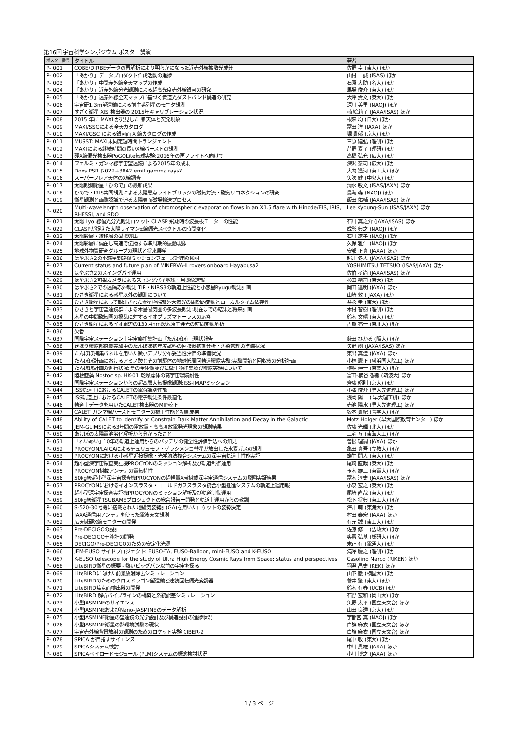第16回 宇宙科学シンポジウム ポスター講演
| ポスター番号 | タイトル | 著者 |
| --- | --- | --- |
| P- 001 | COBE/DIRBEデータの再解析により明らかになった近赤外線拡散光成分 | 佐野 圭 (東大) ほか |
| P- 002 | 「あかり」データプロダクト作成活動の進捗 | 山村 一誠 (ISAS) ほか |
| P- 003 | 「あかり」中間赤外線全天マップの作成 | 石原 大助 (名大) ほか |
| P- 004 | 「あかり」近赤外線分光観測による超高光度赤外線銀河の研究 | 馬場 俊介 (東大) ほか |
| P- 005 | 「あかり」遠赤外線全天マップに基づく黄道光ダストバンド構造の研究 | 大坪 貴文 (東大) ほか |
| P- 006 | 宇宙研1.3m望遠鏡による前主系列星のモニタ観測 | 深川 美里 (NAOJ) ほか |
| P- 007 | すざく衛星 XIS 検出器の 2015年キャリブレーション状況 | 楠 絵莉子 (JAXA/ISAS) ほか |
| P- 008 | 2015 年に MAXI が発見した 新天体と突発現象 | 根來 均 (日大) ほか |
| P- 009 | MAXI/SSCによる全天カタログ | 冨田 洋 (JAXA) ほか |
| P- 010 | MAXI/GSC による銀河面 X 線カタログの作成 | 堀 貴郁 (京大) ほか |
| P- 011 | MUSST: MAXI未同定短時間トランジェント | 三原 建弘 (理研) ほか |
| P- 012 | MAXIによる継続時間の長いX線バーストの観測 | 芹野 素子 (理研) ほか |
| P- 013 | 硬X線偏光検出器PoGOLite気球実験:2016年の再フライトへ向けて | 高橋 弘充 (広大) ほか |
| P- 014 | フェルミ・ガンマ線宇宙望遠鏡による2015年の成果 | 深沢 泰司 (広大) ほか |
| P- 015 | Does PSR J2022+3842 emit gamma rays? | 大内 遙河 (東工大) ほか |
| P- 016 | スーパーフレア天体のX線調査 | 矢吹 健 (中央大) ほか |
| P- 017 | 太陽観測衛星「ひので」の最新成果 | 清水 敏文 (ISAS/JAXA) ほか |
| P- 018 | ひので・IRIS共同観測による太陽黒点ライトブリッジの磁気対流・磁気リコネクションの研究 | 鳥海 森 (NAOJ) ほか |
| P- 019 | 衛星観測と画像認識で迫る太陽表面磁場輸送プロセス | 飯田 佑輔 (JAXA/ISAS) ほか |
| P- 020 | Multi-wavelength observation of chromospheric evaporation flows in an X1.6 flare with Hinode/EIS, IRIS, RHESSI, and SDO | Lee Kyoung-Sun (ISAS/JAXA) ほか |
| P- 021 | 太陽 Lyα 線偏光分光観測ロケット CLASP 飛翔時の波長板モーターの性能 | 石川 真之介 (JAXA/ISAS) ほか |
| P- 022 | CLASPが捉えた太陽ライマンα線偏光スペクトルの時間変化 | 成影 典之 (NAOJ) ほか |
| P- 023 | 太陽彩層・遷移層の磁場導出 | 石川 遼子 (NAOJ) ほか |
| P- 024 | 太陽彩層に偏在し高速で伝播する準周期的振動現象 | 久保 雅仁 (NAOJ) ほか |
| P- 025 | 地球外物質研究グループの現状と将来展望 | 安部 正真 (JAXA) ほか |
| P- 026 | はやぶさ2の小惑星到達後ミッションフェーズ運用の検討 | 照井 冬人 (JAXA/ISAS) ほか |
| P- 027 | Current status and future plan of MINERVA-II rovers onboard Hayabusa2 | YOSHIMITSU TETSUO (ISAS/JAXA) ほか |
| P- 028 | はやぶさ2のスイングバイ運用 | 佐伯 孝尚 (JAXA/ISAS) ほか |
| P- 029 | はやぶさ2可視カメラによるスイングバイ地球・月撮像速報 | 杉田 精司 (東大) ほか |
| P- 030 | はやぶさ2での遠隔赤外観測:TIR・NIRS3の軌道上性能と小惑星Ryugu観測計画 | 岡田 達明 (JAXA) ほか |
| P- 031 | ひさき衛星による惑星以外の観測について | 山崎 敦 ( JAXA) ほか |
| P- 032 | ひさき衛星によって観測された金星極端紫外大気光の周期的変動とローカルタイム依存性 | 益永 圭 (東大) ほか |
| P- 033 | ひさきと宇宙望遠鏡群による木星磁気圏の多波長観測:現在までの結果と将来計画 | 木村 智樹 (理研) ほか |
| P- 034 | 木星の中間磁気圏の擾乱に対するイオプラズマトーラスの応答 | 鈴木 文晴 (東大) ほか |
| P- 035 | ひさき衛星によるイオ周辺の130.4nm酸素原子発光の時間変動解析 | 古賀 亮一 (東北大) ほか |
| P- 036 | 欠番 | |
| P- 037 | 国際宇宙ステーション上宇宙塵捕集計画「たんぽぽ」:現状報告 | 薮田 ひかる (阪大) ほか |
| P- 038 | きぼう曝露部搭載実験中のたんぽぽ初年度試料の回収後初期分析・汚染管理の準備状況 | 矢野 創 (JAXA/ISAS) ほか |
| P- 039 | たんぽぽ捕集パネルを用いた微小デブリ分布妥当性評価の準備状況 | 東出 真澄 (JAXA) ほか |
| P- 040 | たんぽぽ計画におけるアミノ酸とその前駆体の地球低周回軌道曝露実験:実験開始と回収後の分析計画 | 小林 憲正 (横浜国大院工) ほか |
| P- 041 | たんぽぽ計画の進行状況:その全体像並びに微生物捕集及び曝露実験について | 横堀 伸一 (東薬大) ほか |
| P- 042 | 陸棲藍藻 Nostoc sp. HK-01 乾燥藻体の高宇宙環境耐性 | 富田-横谷 香織 (筑波大) ほか |
| P- 043 | 国際宇宙ステーションからの超高層大気撮像観測:ISS-IMAPミッション | 齊藤 昭則 (京大) ほか |
| P- 044 | ISS軌道上におけるCALETの電荷識別性能 | 小澤 俊介 (早大先進理工) ほか |
| P- 045 | ISS軌道上におけるCALETの電子観測条件最適化 | 浅岡 陽一 ( 早大理工研) ほか |
| P- 046 | 軌道上データを用いたCALET検出器のMIP較正 | 赤池 陽水 (早大先進理工) ほか |
| P- 047 | CALET ガンマ線バーストモニターの機上性能と初期成果 | 坂本 貴紀 (青学大) ほか |
| P- 048 | Ability of CALET to Identify or Constrain Dark Matter Annihilation and Decay in the Galactic | Motz Holger (早大国際教育センター) ほか |
| P- 049 | JEM-GLIMSによる3年間の雷放電・高高度放電発光現象の観測結果 | 佐藤 光輝 (北大) ほか |
| P- 050 | あけぼの太陽電池劣化解析から分かったこと | 三宅 亙 (東海大工) ほか |
| P- 051 | 「れいめい」10年の軌道上運用からのバッテリの健全性評価手法への知見 | 曽根 理嗣 (JAXA) ほか |
| P- 052 | PROCYON/LAICAによるチュリュモフ・ゲラシメンコ彗星が放出した水素ガスの観測 | 亀田 真吾 (立教大) ほか |
| P- 053 | PROCYONにおける小惑星近接撮像・光学航法複合システムの深宇宙軌道上性能実証 | 蟻生 開人 (東大) ほか |
| P- 054 | 超小型深宇宙探査実証機PROCYONのミッション解析及び軌道制御運用 | 尾崎 直哉 (東大) ほか |
| P- 055 | PROCYON搭載アンテナの電気特性 | 玉木 雄三 (東電大) ほか |
| P- 056 | 50kg級超小型深宇宙探査機PROCYONの超軽量X帯搭載深宇宙通信システムの飛翔実証結果 | 冨木 淳史 (JAXA/ISAS) ほか |
| P- 057 | PROCYONにおけるイオンスラスタ・コールドガススラスタ統合小型推進システムの軌道上運用報 | 小泉 宏之 (東大) ほか |
| P- 058 | 超小型深宇宙探査実証機PROCYONのミッション解析及び軌道制御運用 | 尾崎 直哉 (東大) ほか |
| P- 059 | 50kg級衛星TSUBAMEプロジェクトの総合報告ー開発と軌道上運用からの教訓 | 松下 将典 (東工大) ほか |
| P- 060 | S-520-30号機に搭載された地磁気姿勢計(GA)を用いたロケットの姿勢決定 | 澤井 萌 (東海大) ほか |
| P- 061 | JAXA通信用アンテナを使った電波天文観測 | 村田 泰宏 (JAXA) ほか |
| P- 062 | 広天域硬X線モニターの開発 | 有元 誠 (東工大) ほか |
| P- 063 | Pre-DECIGOの設計 | 佐藤 修一 (法政大) ほか |
| P- 064 | Pre-DECIGO干渉計の開発 | 奥富 弘基 (総研大) ほか |
| P- 065 | DECIGO/Pre-DECIGOのための安定化光源 | 末正 有 (電通大) ほか |
| P- 066 | JEM-EUSO サイドプロジェクト: EUSO-TA, EUSO-Balloon, mini-EUSO and K-EUSO | 滝澤 慶之 (理研) ほか |
| P- 067 | K-EUSO telescope for the study of Ultra High Energy Cosmic Rays from Space: status and perspectives | Casolino Marco (RIKEN) ほか |
| P- 068 | LiteBIRD衛星の概要 - 熱いビッグバン以前の宇宙を探る | 羽澄 昌史 (KEK) ほか |
| P- 069 | LiteBIRDに向けた前景放射除去シミュレーション | 山下 徹 (横国大) ほか |
| P- 070 | LiteBIRDのためのクロスドラゴン望遠鏡と連続回転偏光変調器 | 菅井 肇 (東大) ほか |
| P- 071 | LiteBIRD焦点面検出器の開発 | 鈴木 有春 (UCB) ほか |
| P- 072 | LiteBIRD 解析パイプラインの構築と系統誤差シミュレーション | 石野 宏和 (岡山大) ほか |
| P- 073 | 小型JASMINEのサイエンス | 矢野 太平 (国立天文台) ほか |
| P- 074 | 小型JASMINEおよびNano-JASMINEのデータ解析 | 山田 良透 (京大) ほか |
| P- 075 | 小型JASMINE衛星の望遠鏡の光学設計及び構造設計の進捗状況 | 宇都宮 真 (NAOJ) ほか |
| P- 076 | 小型JASMINE衛星の熱環境試験の現状 | 白旗 麻衣 (国立天文台) ほか |
| P- 077 | 宇宙赤外線背景放射の観測のためのロケット実験 CIBER-2 | 白旗 麻衣 (国立天文台) ほか |
| P- 078 | SPICA が目指すサイエンス | 尾中 敬 (東大) ほか |
| P- 079 | SPICAシステム検討 | 中川 貴雄 (JAXA) ほか |
| P- 080 | SPICAペイロードモジュール (PLM)システムの概念検討状況 | 小川 博之 (JAXA) ほか |
1 / 3 ページ